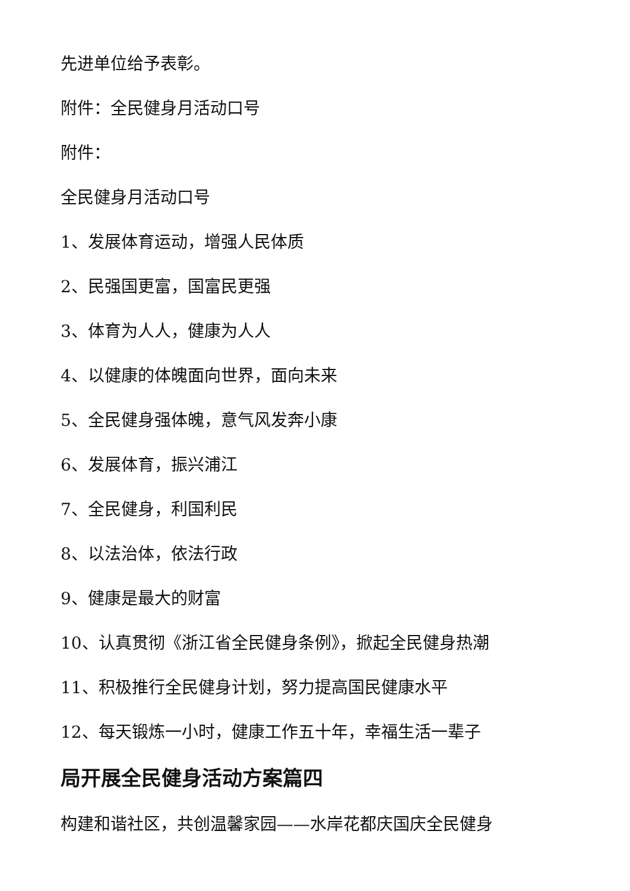先进单位给予表彰。
附件：全民健身月活动口号
附件：
全民健身月活动口号
1、发展体育运动，增强人民体质
2、民强国更富，国富民更强
3、体育为人人，健康为人人
4、以健康的体魄面向世界，面向未来
5、全民健身强体魄，意气风发奔小康
6、发展体育，振兴浦江
7、全民健身，利国利民
8、以法治体，依法行政
9、健康是最大的财富
10、认真贯彻《浙江省全民健身条例》，掀起全民健身热潮
11、积极推行全民健身计划，努力提高国民健康水平
12、每天锻炼一小时，健康工作五十年，幸福生活一辈子
局开展全民健身活动方案篇四
构建和谐社区，共创温馨家园——水岸花都庆国庆全民健身